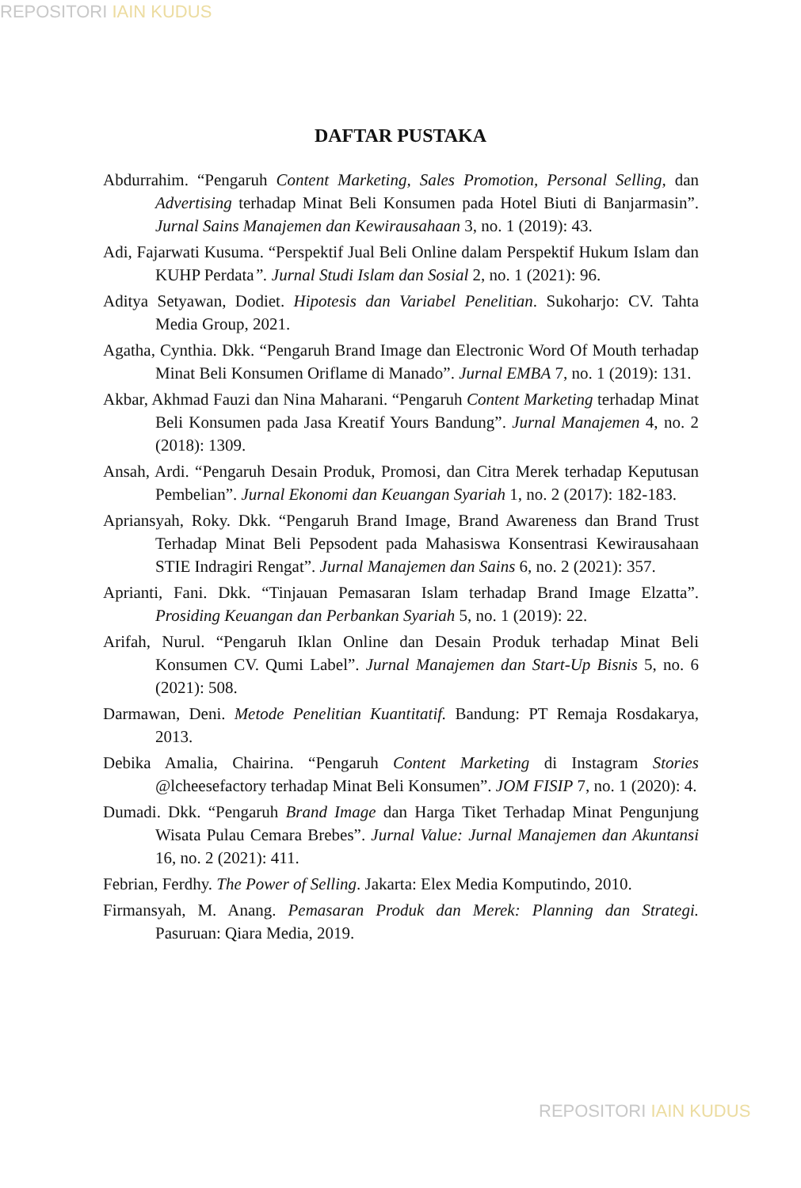REPOSITORI IAIN KUDUS
DAFTAR PUSTAKA
Abdurrahim. “Pengaruh Content Marketing, Sales Promotion, Personal Selling, dan Advertising terhadap Minat Beli Konsumen pada Hotel Biuti di Banjarmasin”. Jurnal Sains Manajemen dan Kewirausahaan 3, no. 1 (2019): 43.
Adi, Fajarwati Kusuma. “Perspektif Jual Beli Online dalam Perspektif Hukum Islam dan KUHP Perdata”. Jurnal Studi Islam dan Sosial 2, no. 1 (2021): 96.
Aditya Setyawan, Dodiet. Hipotesis dan Variabel Penelitian. Sukoharjo: CV. Tahta Media Group, 2021.
Agatha, Cynthia. Dkk. “Pengaruh Brand Image dan Electronic Word Of Mouth terhadap Minat Beli Konsumen Oriflame di Manado”. Jurnal EMBA 7, no. 1 (2019): 131.
Akbar, Akhmad Fauzi dan Nina Maharani. “Pengaruh Content Marketing terhadap Minat Beli Konsumen pada Jasa Kreatif Yours Bandung”. Jurnal Manajemen 4, no. 2 (2018): 1309.
Ansah, Ardi. “Pengaruh Desain Produk, Promosi, dan Citra Merek terhadap Keputusan Pembelian”. Jurnal Ekonomi dan Keuangan Syariah 1, no. 2 (2017): 182-183.
Apriansyah, Roky. Dkk. “Pengaruh Brand Image, Brand Awareness dan Brand Trust Terhadap Minat Beli Pepsodent pada Mahasiswa Konsentrasi Kewirausahaan STIE Indragiri Rengat”. Jurnal Manajemen dan Sains 6, no. 2 (2021): 357.
Aprianti, Fani. Dkk. “Tinjauan Pemasaran Islam terhadap Brand Image Elzatta”. Prosiding Keuangan dan Perbankan Syariah 5, no. 1 (2019): 22.
Arifah, Nurul. “Pengaruh Iklan Online dan Desain Produk terhadap Minat Beli Konsumen CV. Qumi Label”. Jurnal Manajemen dan Start-Up Bisnis 5, no. 6 (2021): 508.
Darmawan, Deni. Metode Penelitian Kuantitatif. Bandung: PT Remaja Rosdakarya, 2013.
Debika Amalia, Chairina. “Pengaruh Content Marketing di Instagram Stories @lcheesefactory terhadap Minat Beli Konsumen”. JOM FISIP 7, no. 1 (2020): 4.
Dumadi. Dkk. “Pengaruh Brand Image dan Harga Tiket Terhadap Minat Pengunjung Wisata Pulau Cemara Brebes”. Jurnal Value: Jurnal Manajemen dan Akuntansi 16, no. 2 (2021): 411.
Febrian, Ferdhy. The Power of Selling. Jakarta: Elex Media Komputindo, 2010.
Firmansyah, M. Anang. Pemasaran Produk dan Merek: Planning dan Strategi. Pasuruan: Qiara Media, 2019.
REPOSITORI IAIN KUDUS